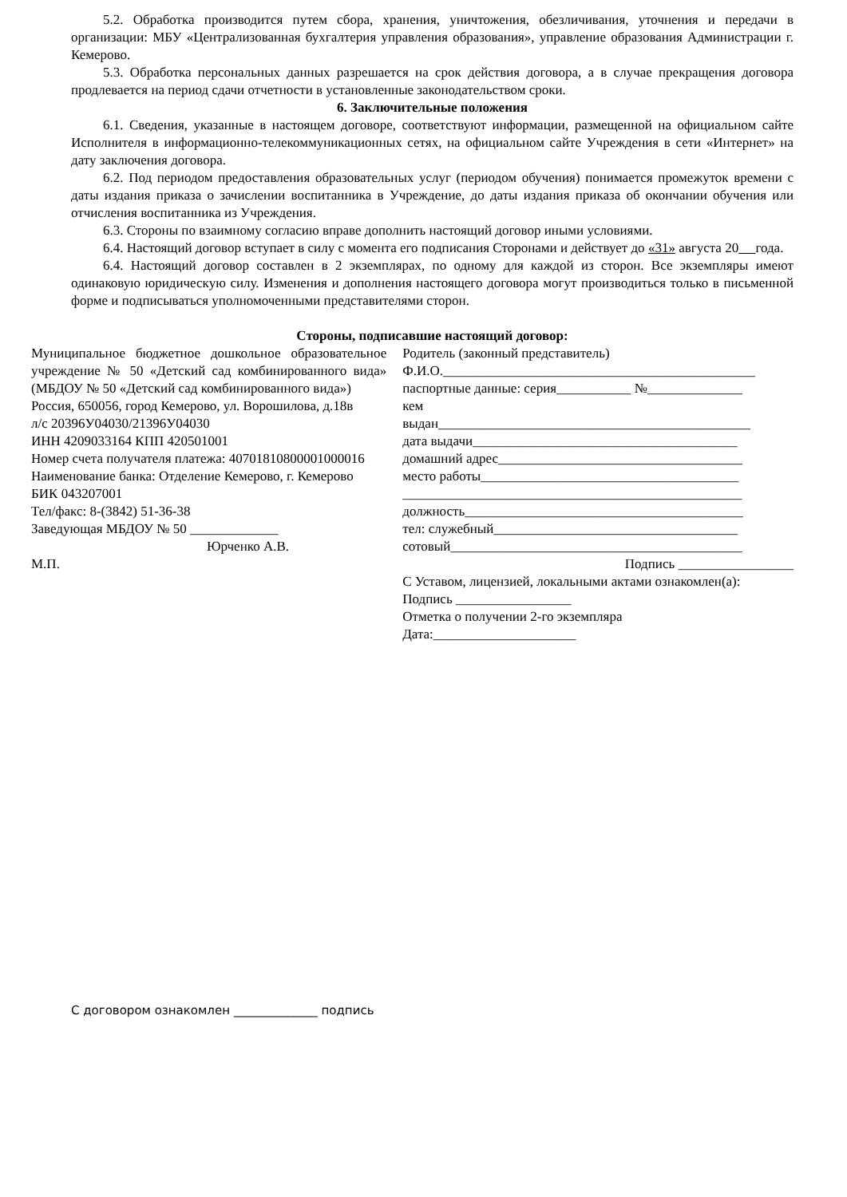5.2. Обработка производится путем сбора, хранения, уничтожения, обезличивания, уточнения и передачи в организации: МБУ «Централизованная бухгалтерия управления образования», управление образования Администрации г. Кемерово.
5.3. Обработка персональных данных разрешается на срок действия договора, а в случае прекращения договора продлевается на период сдачи отчетности в установленные законодательством сроки.
6. Заключительные положения
6.1. Сведения, указанные в настоящем договоре, соответствуют информации, размещенной на официальном сайте Исполнителя в информационно-телекоммуникационных сетях, на официальном сайте Учреждения в сети «Интернет» на дату заключения договора.
6.2. Под периодом предоставления образовательных услуг (периодом обучения) понимается промежуток времени с даты издания приказа о зачислении воспитанника в Учреждение, до даты издания приказа об окончании обучения или отчисления воспитанника из Учреждения.
6.3. Стороны по взаимному согласию вправе дополнить настоящий договор иными условиями.
6.4. Настоящий договор вступает в силу с момента его подписания Сторонами и действует до «31» августа 20 года.
6.4. Настоящий договор составлен в 2 экземплярах, по одному для каждой из сторон. Все экземпляры имеют одинаковую юридическую силу. Изменения и дополнения настоящего договора могут производиться только в письменной форме и подписываться уполномоченными представителями сторон.
Стороны, подписавшие настоящий договор:
Муниципальное бюджетное дошкольное образовательное учреждение № 50 «Детский сад комбинированного вида» (МБДОУ № 50 «Детский сад комбинированного вида»)
Россия, 650056, город Кемерово, ул. Ворошилова, д.18в
л/с 20396У04030/21396У04030
ИНН 4209033164 КПП 420501001
Номер счета получателя платежа: 40701810800001000016
Наименование банка: Отделение Кемерово, г. Кемерово
БИК 043207001
Тел/факс: 8-(3842) 51-36-38
Заведующая МБДОУ № 50 _____________
Юрченко А.В.
М.П.
Родитель (законный представитель)
Ф.И.О.______________________________________________
паспортные данные: серия___________ №______________
кем
выдан______________________________________________
дата выдачи_______________________________________
домашний адрес____________________________________
место работы______________________________________
__________________________________________________
должность_________________________________________
тел: служебный____________________________________
сотовый___________________________________________
Подпись _________________
С Уставом, лицензией, локальными актами ознакомлен(а):
Подпись _________________
Отметка о получении 2-го экземпляра
Дата:_____________________
С договором ознакомлен ______________ подпись